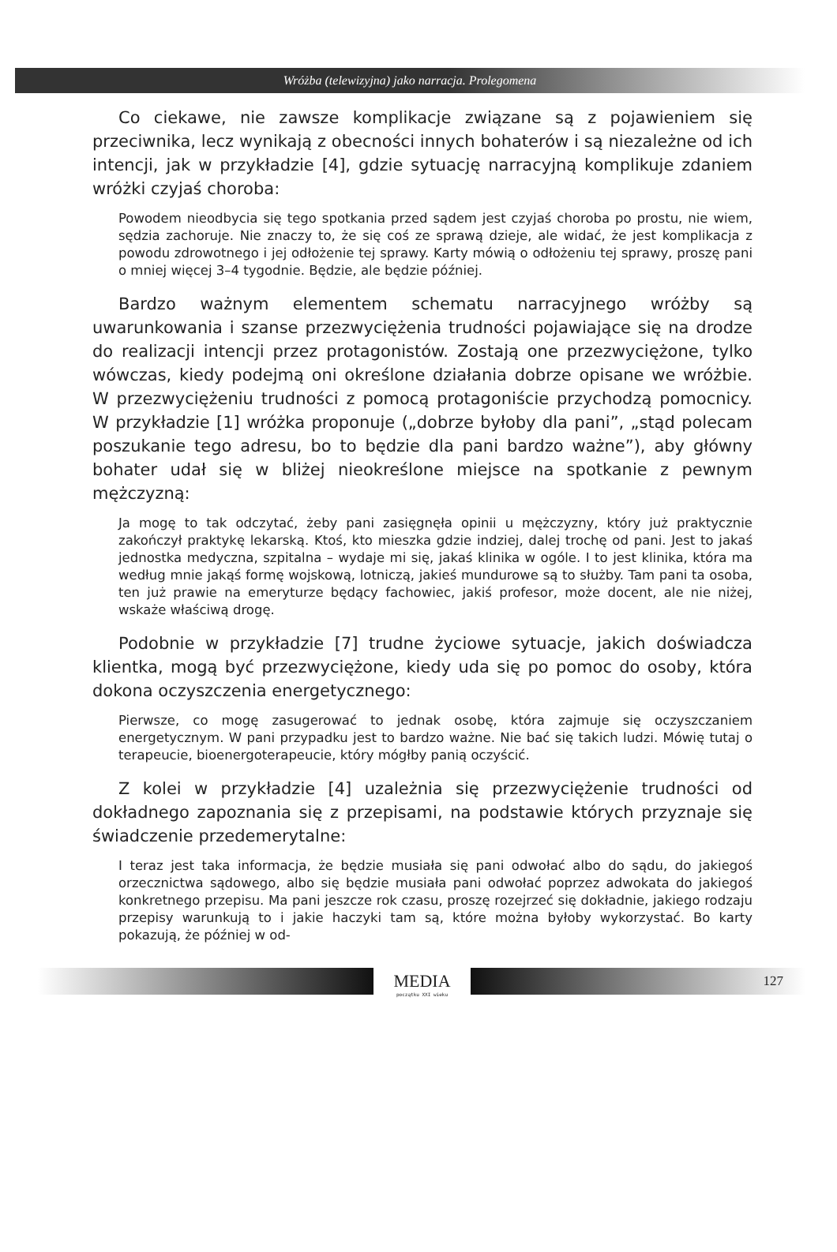Wróżba (telewizyjna) jako narracja. Prolegomena
Co ciekawe, nie zawsze komplikacje związane są z pojawieniem się przeciwnika, lecz wynikają z obecności innych bohaterów i są niezależne od ich intencji, jak w przykładzie [4], gdzie sytuację narracyjną komplikuje zdaniem wróżki czyjaś choroba:
Powodem nieodbycia się tego spotkania przed sądem jest czyjaś choroba po prostu, nie wiem, sędzia zachoruje. Nie znaczy to, że się coś ze sprawą dzieje, ale widać, że jest komplikacja z powodu zdrowotnego i jej odłożenie tej sprawy. Karty mówią o odłożeniu tej sprawy, proszę pani o mniej więcej 3–4 tygodnie. Będzie, ale będzie później.
Bardzo ważnym elementem schematu narracyjnego wróżby są uwarunkowania i szanse przezwyciężenia trudności pojawiające się na drodze do realizacji intencji przez protagonistów. Zostają one przezwyciężone, tylko wówczas, kiedy podejmą oni określone działania dobrze opisane we wróżbie. W przezwyciężeniu trudności z pomocą protagoniście przychodzą pomocnicy. W przykładzie [1] wróżka proponuje („dobrze byłoby dla pani”, „stąd polecam poszukanie tego adresu, bo to będzie dla pani bardzo ważne”), aby główny bohater udał się w bliżej nieokreślone miejsce na spotkanie z pewnym mężczyzną:
Ja mogę to tak odczytać, żeby pani zasięgnęła opinii u mężczyzny, który już praktycznie zakończył praktykę lekarską. Ktoś, kto mieszka gdzie indziej, dalej trochę od pani. Jest to jakaś jednostka medyczna, szpitalna – wydaje mi się, jakaś klinika w ogóle. I to jest klinika, która ma według mnie jakąś formę wojskową, lotniczą, jakieś mundurowe są to służby. Tam pani ta osoba, ten już prawie na emeryturze będący fachowiec, jakiś profesor, może docent, ale nie niżej, wskaże właściwą drogę.
Podobnie w przykładzie [7] trudne życiowe sytuacje, jakich doświadcza klientka, mogą być przezwyciężone, kiedy uda się po pomoc do osoby, która dokona oczyszczenia energetycznego:
Pierwsze, co mogę zasugerować to jednak osobę, która zajmuje się oczyszczaniem energetycznym. W pani przypadku jest to bardzo ważne. Nie bać się takich ludzi. Mówię tutaj o terapeucie, bioenergoterapeucie, który mógłby panią oczyścić.
Z kolei w przykładzie [4] uzależnia się przezwyciężenie trudności od dokładnego zapoznania się z przepisami, na podstawie których przyznaje się świadczenie przedemerytalne:
I teraz jest taka informacja, że będzie musiała się pani odwołać albo do sądu, do jakiegoś orzecznictwa sądowego, albo się będzie musiała pani odwołać poprzez adwokata do jakiegoś konkretnego przepisu. Ma pani jeszcze rok czasu, proszę rozejrzeć się dokładnie, jakiego rodzaju przepisy warunkują to i jakie haczyki tam są, które można byłoby wykorzystać. Bo karty pokazują, że później w od-
MEDIA
początku XXI wieku
127